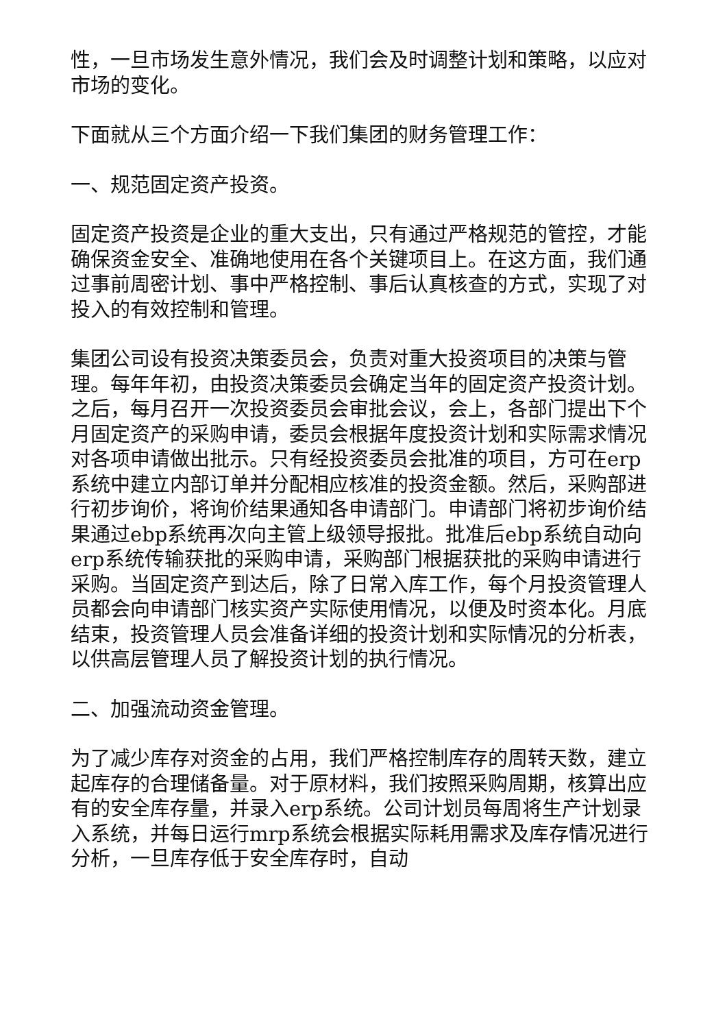性，一旦市场发生意外情况，我们会及时调整计划和策略，以应对市场的变化。
下面就从三个方面介绍一下我们集团的财务管理工作：
一、规范固定资产投资。
固定资产投资是企业的重大支出，只有通过严格规范的管控，才能确保资金安全、准确地使用在各个关键项目上。在这方面，我们通过事前周密计划、事中严格控制、事后认真核查的方式，实现了对投入的有效控制和管理。
集团公司设有投资决策委员会，负责对重大投资项目的决策与管理。每年年初，由投资决策委员会确定当年的固定资产投资计划。之后，每月召开一次投资委员会审批会议，会上，各部门提出下个月固定资产的采购申请，委员会根据年度投资计划和实际需求情况对各项申请做出批示。只有经投资委员会批准的项目，方可在erp系统中建立内部订单并分配相应核准的投资金额。然后，采购部进行初步询价，将询价结果通知各申请部门。申请部门将初步询价结果通过ebp系统再次向主管上级领导报批。批准后ebp系统自动向erp系统传输获批的采购申请，采购部门根据获批的采购申请进行采购。当固定资产到达后，除了日常入库工作，每个月投资管理人员都会向申请部门核实资产实际使用情况，以便及时资本化。月底结束，投资管理人员会准备详细的投资计划和实际情况的分析表，以供高层管理人员了解投资计划的执行情况。
二、加强流动资金管理。
为了减少库存对资金的占用，我们严格控制库存的周转天数，建立起库存的合理储备量。对于原材料，我们按照采购周期，核算出应有的安全库存量，并录入erp系统。公司计划员每周将生产计划录入系统，并每日运行mrp系统会根据实际耗用需求及库存情况进行分析，一旦库存低于安全库存时，自动